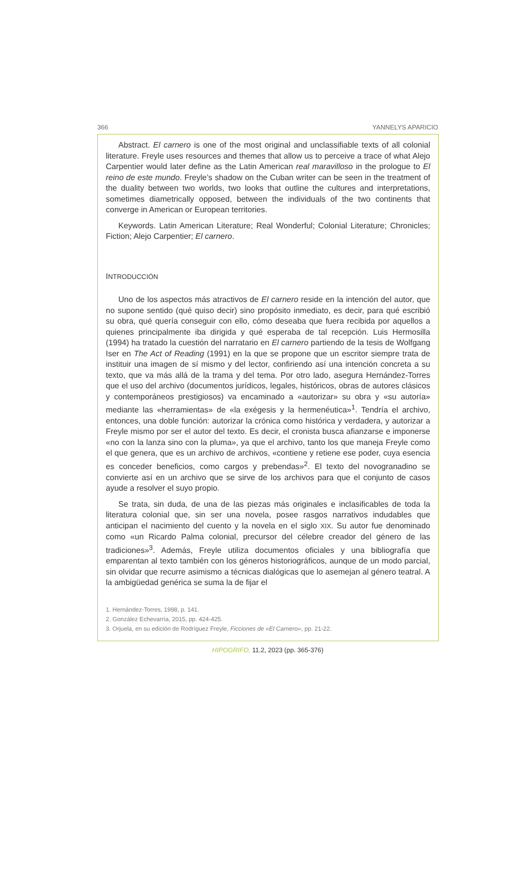366 YANNELYS APARICIO
Abstract. El carnero is one of the most original and unclassifiable texts of all colonial literature. Freyle uses resources and themes that allow us to perceive a trace of what Alejo Carpentier would later define as the Latin American real maravilloso in the prologue to El reino de este mundo. Freyle’s shadow on the Cuban writer can be seen in the treatment of the duality between two worlds, two looks that outline the cultures and interpretations, sometimes diametrically opposed, between the individuals of the two continents that converge in American or European territories.
Keywords. Latin American Literature; Real Wonderful; Colonial Literature; Chronicles; Fiction; Alejo Carpentier; El carnero.
INTRODUCCIÓN
Uno de los aspectos más atractivos de El carnero reside en la intención del autor, que no supone sentido (qué quiso decir) sino propósito inmediato, es decir, para qué escribió su obra, qué quería conseguir con ello, cómo deseaba que fuera recibida por aquellos a quienes principalmente iba dirigida y qué esperaba de tal recepción. Luis Hermosilla (1994) ha tratado la cuestión del narratario en El carnero partiendo de la tesis de Wolfgang Iser en The Act of Reading (1991) en la que se propone que un escritor siempre trata de instituir una imagen de sí mismo y del lector, confiriendo así una intención concreta a su texto, que va más allá de la trama y del tema. Por otro lado, asegura Hernández-Torres que el uso del archivo (documentos jurídicos, legales, históricos, obras de autores clásicos y contemporáneos prestigiosos) va encaminado a «autorizar» su obra y «su autoría» mediante las «herramientas» de «la exégesis y la hermenéutica»<sup>1</sup>. Tendría el archivo, entonces, una doble función: autorizar la crónica como histórica y verdadera, y autorizar a Freyle mismo por ser el autor del texto. Es decir, el cronista busca afianzarse e imponerse «no con la lanza sino con la pluma», ya que el archivo, tanto los que maneja Freyle como el que genera, que es un archivo de archivos, «contiene y retiene ese poder, cuya esencia es conceder beneficios, como cargos y prebendas»<sup>2</sup>. El texto del novogranadino se convierte así en un archivo que se sirve de los archivos para que el conjunto de casos ayude a resolver el suyo propio.
Se trata, sin duda, de una de las piezas más originales e inclasificables de toda la literatura colonial que, sin ser una novela, posee rasgos narrativos indudables que anticipan el nacimiento del cuento y la novela en el siglo XIX. Su autor fue denominado como «un Ricardo Palma colonial, precursor del célebre creador del género de las tradiciones»<sup>3</sup>. Además, Freyle utiliza documentos oficiales y una bibliografía que emparentan al texto también con los géneros historiográficos, aunque de un modo parcial, sin olvidar que recurre asimismo a técnicas dialógicas que lo asemejan al género teatral. A la ambigüedad genérica se suma la de fijar el
1. Hernández-Torres, 1998, p. 141.
2. González Echevarría, 2015, pp. 424-425.
3. Orjuela, en su edición de Rodríguez Freyle, Ficciones de «El Carnero», pp. 21-22.
HIPOGRIFO, 11.2, 2023 (pp. 365-376)